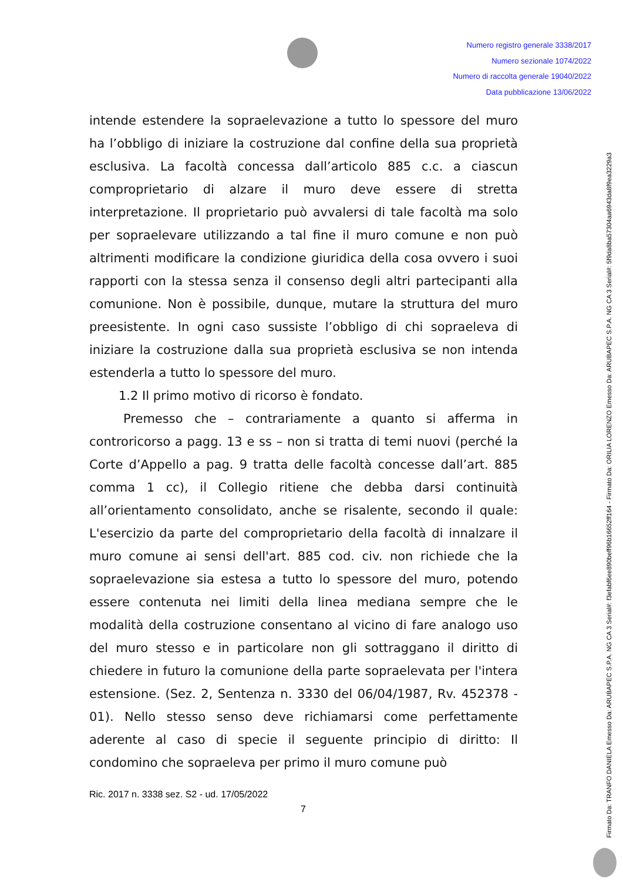Numero registro generale 3338/2017
Numero sezionale 1074/2022
Numero di raccolta generale 19040/2022
Data pubblicazione 13/06/2022
intende estendere la sopraelevazione a tutto lo spessore del muro ha l’obbligo di iniziare la costruzione dal confine della sua proprietà esclusiva. La facoltà concessa dall’articolo 885 c.c. a ciascun comproprietario di alzare il muro deve essere di stretta interpretazione. Il proprietario può avvalersi di tale facoltà ma solo per sopraelevare utilizzando a tal fine il muro comune e non può altrimenti modificare la condizione giuridica della cosa ovvero i suoi rapporti con la stessa senza il consenso degli altri partecipanti alla comunione. Non è possibile, dunque, mutare la struttura del muro preesistente. In ogni caso sussiste l’obbligo di chi sopraeleva di iniziare la costruzione dalla sua proprietà esclusiva se non intenda estenderla a tutto lo spessore del muro.
1.2 Il primo motivo di ricorso è fondato.
Premesso che – contrariamente a quanto si afferma in controricorso a pagg. 13 e ss – non si tratta di temi nuovi (perché la Corte d’Appello a pag. 9 tratta delle facoltà concesse dall’art. 885 comma 1 cc), il Collegio ritiene che debba darsi continuità all’orientamento consolidato, anche se risalente, secondo il quale: L'esercizio da parte del comproprietario della facoltà di innalzare il muro comune ai sensi dell'art. 885 cod. civ. non richiede che la sopraelevazione sia estesa a tutto lo spessore del muro, potendo essere contenuta nei limiti della linea mediana sempre che le modalità della costruzione consentano al vicino di fare analogo uso del muro stesso e in particolare non gli sottraggano il diritto di chiedere in futuro la comunione della parte sopraelevata per l'intera estensione. (Sez. 2, Sentenza n. 3330 del 06/04/1987, Rv. 452378 - 01). Nello stesso senso deve richiamarsi come perfettamente aderente al caso di specie il seguente principio di diritto: Il condomino che sopraeleva per primo il muro comune può
Ric. 2017 n. 3338 sez. S2 - ud. 17/05/2022
7
Firmato Da: TRANFO DANIELA Emesso Da: ARUBAPEC S.P.A. NG CA 3 Serial#: f3efabf6ee890beff96b16652ff164 - Firmato Da: ORILIA LORENZO Emesso Da: ARUBAPEC S.P.A. NG CA 3 Serial#: 5f9da8ba57304aa6943da8f9ea3229a3